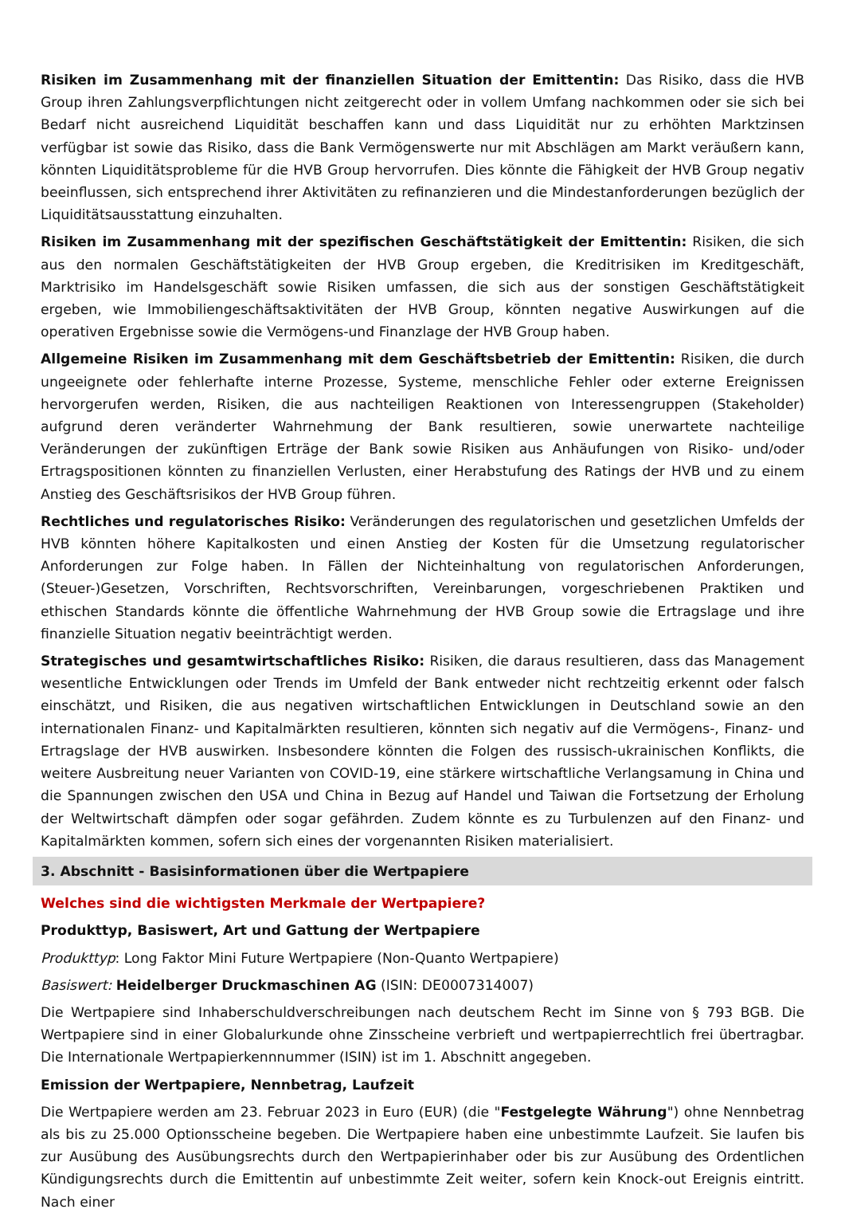Risiken im Zusammenhang mit der finanziellen Situation der Emittentin: Das Risiko, dass die HVB Group ihren Zahlungsverpflichtungen nicht zeitgerecht oder in vollem Umfang nachkommen oder sie sich bei Bedarf nicht ausreichend Liquidität beschaffen kann und dass Liquidität nur zu erhöhten Marktzinsen verfügbar ist sowie das Risiko, dass die Bank Vermögenswerte nur mit Abschlägen am Markt veräußern kann, könnten Liquiditätsprobleme für die HVB Group hervorrufen. Dies könnte die Fähigkeit der HVB Group negativ beeinflussen, sich entsprechend ihrer Aktivitäten zu refinanzieren und die Mindestanforderungen bezüglich der Liquiditätsausstattung einzuhalten.
Risiken im Zusammenhang mit der spezifischen Geschäftstätigkeit der Emittentin: Risiken, die sich aus den normalen Geschäftstätigkeiten der HVB Group ergeben, die Kreditrisiken im Kreditgeschäft, Marktrisiko im Handelsgeschäft sowie Risiken umfassen, die sich aus der sonstigen Geschäftstätigkeit ergeben, wie Immobiliengeschäftsaktivitäten der HVB Group, könnten negative Auswirkungen auf die operativen Ergebnisse sowie die Vermögens-und Finanzlage der HVB Group haben.
Allgemeine Risiken im Zusammenhang mit dem Geschäftsbetrieb der Emittentin: Risiken, die durch ungeeignete oder fehlerhafte interne Prozesse, Systeme, menschliche Fehler oder externe Ereignissen hervorgerufen werden, Risiken, die aus nachteiligen Reaktionen von Interessengruppen (Stakeholder) aufgrund deren veränderter Wahrnehmung der Bank resultieren, sowie unerwartete nachteilige Veränderungen der zukünftigen Erträge der Bank sowie Risiken aus Anhäufungen von Risiko- und/oder Ertragspositionen könnten zu finanziellen Verlusten, einer Herabstufung des Ratings der HVB und zu einem Anstieg des Geschäftsrisikos der HVB Group führen.
Rechtliches und regulatorisches Risiko: Veränderungen des regulatorischen und gesetzlichen Umfelds der HVB könnten höhere Kapitalkosten und einen Anstieg der Kosten für die Umsetzung regulatorischer Anforderungen zur Folge haben. In Fällen der Nichteinhaltung von regulatorischen Anforderungen, (Steuer-)Gesetzen, Vorschriften, Rechtsvorschriften, Vereinbarungen, vorgeschriebenen Praktiken und ethischen Standards könnte die öffentliche Wahrnehmung der HVB Group sowie die Ertragslage und ihre finanzielle Situation negativ beeinträchtigt werden.
Strategisches und gesamtwirtschaftliches Risiko: Risiken, die daraus resultieren, dass das Management wesentliche Entwicklungen oder Trends im Umfeld der Bank entweder nicht rechtzeitig erkennt oder falsch einschätzt, und Risiken, die aus negativen wirtschaftlichen Entwicklungen in Deutschland sowie an den internationalen Finanz- und Kapitalmärkten resultieren, könnten sich negativ auf die Vermögens-, Finanz- und Ertragslage der HVB auswirken. Insbesondere könnten die Folgen des russisch-ukrainischen Konflikts, die weitere Ausbreitung neuer Varianten von COVID-19, eine stärkere wirtschaftliche Verlangsamung in China und die Spannungen zwischen den USA und China in Bezug auf Handel und Taiwan die Fortsetzung der Erholung der Weltwirtschaft dämpfen oder sogar gefährden. Zudem könnte es zu Turbulenzen auf den Finanz- und Kapitalmärkten kommen, sofern sich eines der vorgenannten Risiken materialisiert.
3. Abschnitt - Basisinformationen über die Wertpapiere
Welches sind die wichtigsten Merkmale der Wertpapiere?
Produkttyp, Basiswert, Art und Gattung der Wertpapiere
Produkttyp: Long Faktor Mini Future Wertpapiere (Non-Quanto Wertpapiere)
Basiswert: Heidelberger Druckmaschinen AG (ISIN: DE0007314007)
Die Wertpapiere sind Inhaberschuldverschreibungen nach deutschem Recht im Sinne von § 793 BGB. Die Wertpapiere sind in einer Globalurkunde ohne Zinsscheine verbrieft und wertpapierrechtlich frei übertragbar. Die Internationale Wertpapierkennnummer (ISIN) ist im 1. Abschnitt angegeben.
Emission der Wertpapiere, Nennbetrag, Laufzeit
Die Wertpapiere werden am 23. Februar 2023 in Euro (EUR) (die "Festgelegte Währung") ohne Nennbetrag als bis zu 25.000 Optionsscheine begeben. Die Wertpapiere haben eine unbestimmte Laufzeit. Sie laufen bis zur Ausübung des Ausübungsrechts durch den Wertpapierinhaber oder bis zur Ausübung des Ordentlichen Kündigungsrechts durch die Emittentin auf unbestimmte Zeit weiter, sofern kein Knock-out Ereignis eintritt. Nach einer